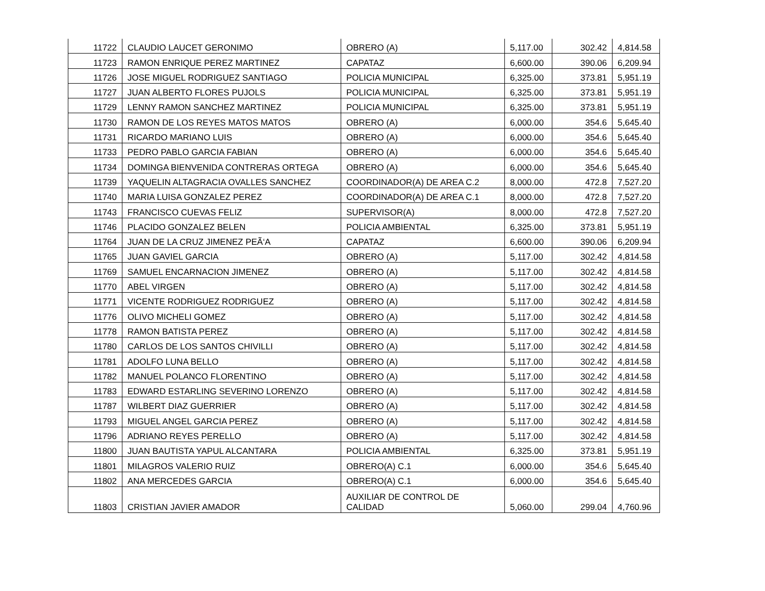| 11722 | CLAUDIO LAUCET GERONIMO | OBRERO (A) | 5,117.00 | 302.42 | 4,814.58 |
| 11723 | RAMON ENRIQUE PEREZ MARTINEZ | CAPATAZ | 6,600.00 | 390.06 | 6,209.94 |
| 11726 | JOSE MIGUEL RODRIGUEZ SANTIAGO | POLICIA MUNICIPAL | 6,325.00 | 373.81 | 5,951.19 |
| 11727 | JUAN ALBERTO FLORES PUJOLS | POLICIA MUNICIPAL | 6,325.00 | 373.81 | 5,951.19 |
| 11729 | LENNY RAMON SANCHEZ MARTINEZ | POLICIA MUNICIPAL | 6,325.00 | 373.81 | 5,951.19 |
| 11730 | RAMON DE LOS REYES MATOS MATOS | OBRERO (A) | 6,000.00 | 354.6 | 5,645.40 |
| 11731 | RICARDO MARIANO LUIS | OBRERO (A) | 6,000.00 | 354.6 | 5,645.40 |
| 11733 | PEDRO PABLO GARCIA FABIAN | OBRERO (A) | 6,000.00 | 354.6 | 5,645.40 |
| 11734 | DOMINGA BIENVENIDA CONTRERAS ORTEGA | OBRERO (A) | 6,000.00 | 354.6 | 5,645.40 |
| 11739 | YAQUELIN ALTAGRACIA OVALLES SANCHEZ | COORDINADOR(A) DE AREA C.2 | 8,000.00 | 472.8 | 7,527.20 |
| 11740 | MARIA LUISA GONZALEZ PEREZ | COORDINADOR(A) DE AREA C.1 | 8,000.00 | 472.8 | 7,527.20 |
| 11743 | FRANCISCO CUEVAS FELIZ | SUPERVISOR(A) | 8,000.00 | 472.8 | 7,527.20 |
| 11746 | PLACIDO GONZALEZ BELEN | POLICIA AMBIENTAL | 6,325.00 | 373.81 | 5,951.19 |
| 11764 | JUAN DE LA CRUZ JIMENEZ PEÃ‘A | CAPATAZ | 6,600.00 | 390.06 | 6,209.94 |
| 11765 | JUAN GAVIEL GARCIA | OBRERO (A) | 5,117.00 | 302.42 | 4,814.58 |
| 11769 | SAMUEL ENCARNACION JIMENEZ | OBRERO (A) | 5,117.00 | 302.42 | 4,814.58 |
| 11770 | ABEL VIRGEN | OBRERO (A) | 5,117.00 | 302.42 | 4,814.58 |
| 11771 | VICENTE RODRIGUEZ RODRIGUEZ | OBRERO (A) | 5,117.00 | 302.42 | 4,814.58 |
| 11776 | OLIVO MICHELI GOMEZ | OBRERO (A) | 5,117.00 | 302.42 | 4,814.58 |
| 11778 | RAMON BATISTA PEREZ | OBRERO (A) | 5,117.00 | 302.42 | 4,814.58 |
| 11780 | CARLOS DE LOS SANTOS CHIVILLI | OBRERO (A) | 5,117.00 | 302.42 | 4,814.58 |
| 11781 | ADOLFO LUNA BELLO | OBRERO (A) | 5,117.00 | 302.42 | 4,814.58 |
| 11782 | MANUEL POLANCO FLORENTINO | OBRERO (A) | 5,117.00 | 302.42 | 4,814.58 |
| 11783 | EDWARD ESTARLING SEVERINO LORENZO | OBRERO (A) | 5,117.00 | 302.42 | 4,814.58 |
| 11787 | WILBERT DIAZ GUERRIER | OBRERO (A) | 5,117.00 | 302.42 | 4,814.58 |
| 11793 | MIGUEL ANGEL GARCIA PEREZ | OBRERO (A) | 5,117.00 | 302.42 | 4,814.58 |
| 11796 | ADRIANO REYES PERELLO | OBRERO (A) | 5,117.00 | 302.42 | 4,814.58 |
| 11800 | JUAN BAUTISTA YAPUL ALCANTARA | POLICIA AMBIENTAL | 6,325.00 | 373.81 | 5,951.19 |
| 11801 | MILAGROS VALERIO RUIZ | OBRERO(A) C.1 | 6,000.00 | 354.6 | 5,645.40 |
| 11802 | ANA MERCEDES GARCIA | OBRERO(A) C.1 | 6,000.00 | 354.6 | 5,645.40 |
| 11803 | CRISTIAN JAVIER AMADOR | AUXILIAR DE CONTROL DE CALIDAD | 5,060.00 | 299.04 | 4,760.96 |